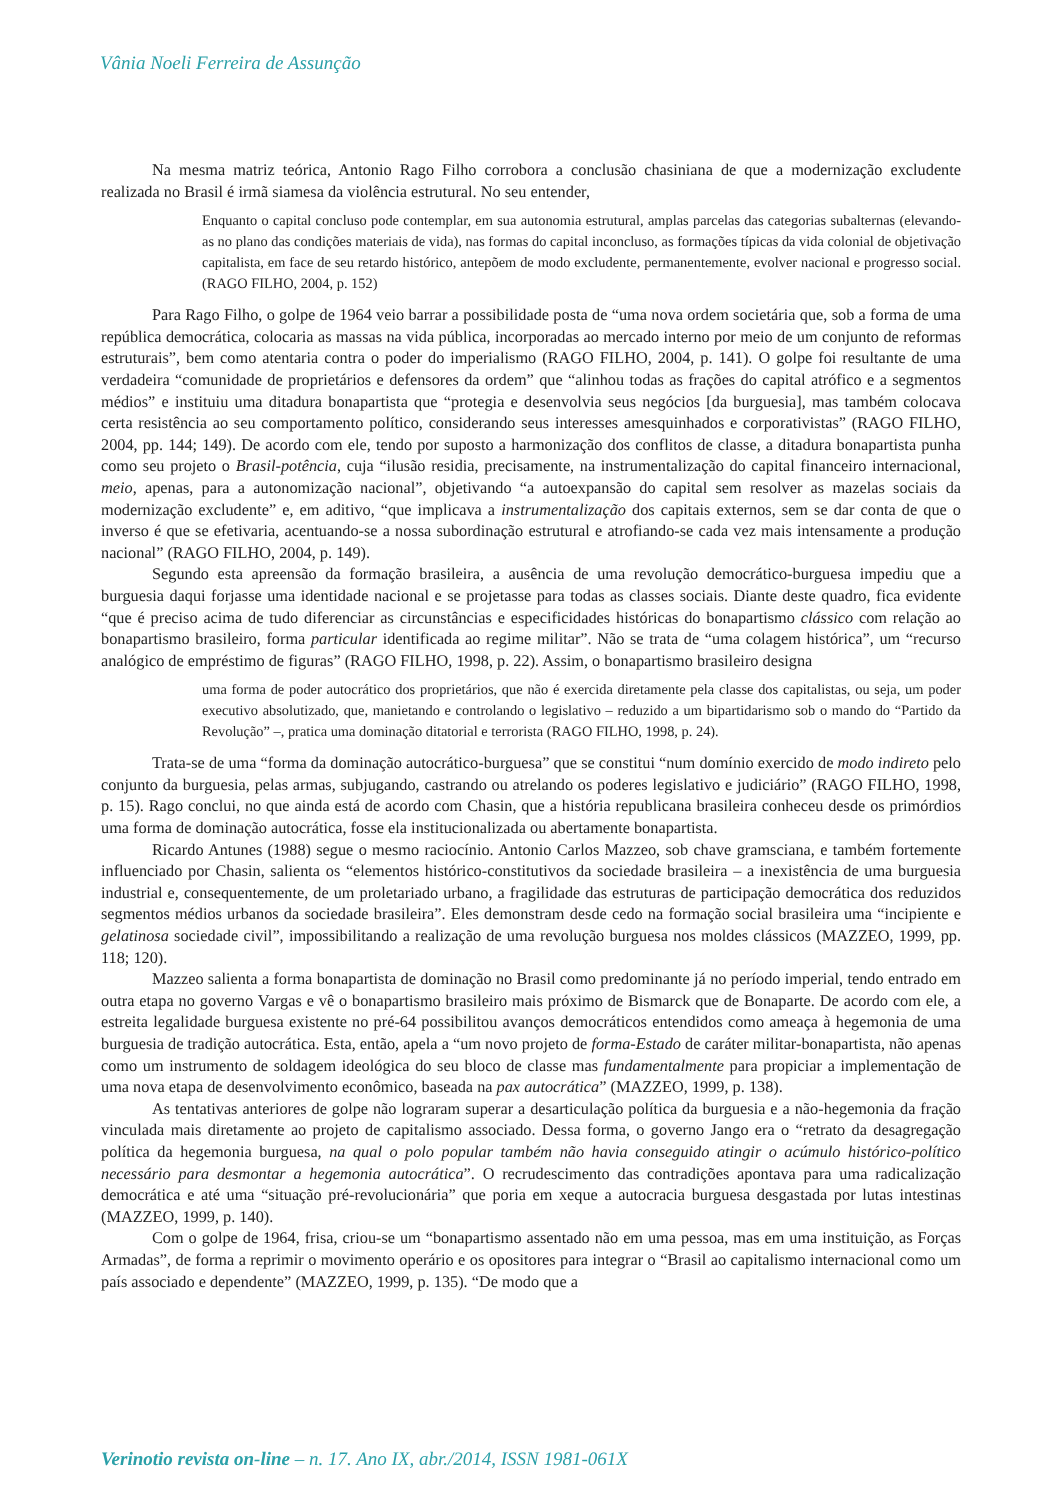Vânia Noeli Ferreira de Assunção
Na mesma matriz teórica, Antonio Rago Filho corrobora a conclusão chasiniana de que a modernização excludente realizada no Brasil é irmã siamesa da violência estrutural. No seu entender,
Enquanto o capital concluso pode contemplar, em sua autonomia estrutural, amplas parcelas das categorias subalternas (elevando-as no plano das condições materiais de vida), nas formas do capital inconcluso, as formações típicas da vida colonial de objetivação capitalista, em face de seu retardo histórico, antepõem de modo excludente, permanentemente, evolver nacional e progresso social. (RAGO FILHO, 2004, p. 152)
Para Rago Filho, o golpe de 1964 veio barrar a possibilidade posta de “uma nova ordem societária que, sob a forma de uma república democrática, colocaria as massas na vida pública, incorporadas ao mercado interno por meio de um conjunto de reformas estruturais”, bem como atentaria contra o poder do imperialismo (RAGO FILHO, 2004, p. 141). O golpe foi resultante de uma verdadeira “comunidade de proprietários e defensores da ordem” que “alinhou todas as frações do capital atrófico e a segmentos médios” e instituiu uma ditadura bonapartista que “protegia e desenvolvia seus negócios [da burguesia], mas também colocava certa resistência ao seu comportamento político, considerando seus interesses amesquinhados e corporativistas” (RAGO FILHO, 2004, pp. 144; 149). De acordo com ele, tendo por suposto a harmonização dos conflitos de classe, a ditadura bonapartista punha como seu projeto o Brasil-potência, cuja “ilusão residia, precisamente, na instrumentalização do capital financeiro internacional, meio, apenas, para a autonomização nacional”, objetivando “a autoexpansão do capital sem resolver as mazelas sociais da modernização excludente” e, em aditivo, “que implicava a instrumentalização dos capitais externos, sem se dar conta de que o inverso é que se efetivaria, acentuando-se a nossa subordinação estrutural e atrofiando-se cada vez mais intensamente a produção nacional” (RAGO FILHO, 2004, p. 149).
Segundo esta apreensão da formação brasileira, a ausência de uma revolução democrático-burguesa impediu que a burguesia daqui forjasse uma identidade nacional e se projetasse para todas as classes sociais. Diante deste quadro, fica evidente “que é preciso acima de tudo diferenciar as circunstâncias e especificidades históricas do bonapartismo clássico com relação ao bonapartismo brasileiro, forma particular identificada ao regime militar”. Não se trata de “uma colagem histórica”, um “recurso analógico de empréstimo de figuras” (RAGO FILHO, 1998, p. 22). Assim, o bonapartismo brasileiro designa
uma forma de poder autocrático dos proprietários, que não é exercida diretamente pela classe dos capitalistas, ou seja, um poder executivo absolutizado, que, manietando e controlando o legislativo – reduzido a um bipartidarismo sob o mando do “Partido da Revolução” –, pratica uma dominação ditatorial e terrorista (RAGO FILHO, 1998, p. 24).
Trata-se de uma “forma da dominação autocrático-burguesa” que se constitui “num domínio exercido de modo indireto pelo conjunto da burguesia, pelas armas, subjugando, castrando ou atrelando os poderes legislativo e judiciário” (RAGO FILHO, 1998, p. 15). Rago conclui, no que ainda está de acordo com Chasin, que a história republicana brasileira conheceu desde os primórdios uma forma de dominação autocrática, fosse ela institucionalizada ou abertamente bonapartista.
Ricardo Antunes (1988) segue o mesmo raciocínio. Antonio Carlos Mazzeo, sob chave gramsciana, e também fortemente influenciado por Chasin, salienta os “elementos histórico-constitutivos da sociedade brasileira – a inexistência de uma burguesia industrial e, consequentemente, de um proletariado urbano, a fragilidade das estruturas de participação democrática dos reduzidos segmentos médios urbanos da sociedade brasileira”. Eles demonstram desde cedo na formação social brasileira uma “incipiente e gelatinosa sociedade civil”, impossibilitando a realização de uma revolução burguesa nos moldes clássicos (MAZZEO, 1999, pp. 118; 120).
Mazzeo salienta a forma bonapartista de dominação no Brasil como predominante já no período imperial, tendo entrado em outra etapa no governo Vargas e vê o bonapartismo brasileiro mais próximo de Bismarck que de Bonaparte. De acordo com ele, a estreita legalidade burguesa existente no pré-64 possibilitou avanços democráticos entendidos como ameaça à hegemonia de uma burguesia de tradição autocrática. Esta, então, apela a “um novo projeto de forma-Estado de caráter militar-bonapartista, não apenas como um instrumento de soldagem ideológica do seu bloco de classe mas fundamentalmente para propiciar a implementação de uma nova etapa de desenvolvimento econômico, baseada na pax autocrática” (MAZZEO, 1999, p. 138).
As tentativas anteriores de golpe não lograram superar a desarticulação política da burguesia e a não-hegemonia da fração vinculada mais diretamente ao projeto de capitalismo associado. Dessa forma, o governo Jango era o “retrato da desagregação política da hegemonia burguesa, na qual o polo popular também não havia conseguido atingir o acúmulo histórico-político necessário para desmontar a hegemonia autocrática”. O recrudescimento das contradições apontava para uma radicalização democrática e até uma “situação pré-revolucionária” que poria em xeque a autocracia burguesa desgastada por lutas intestinas (MAZZEO, 1999, p. 140).
Com o golpe de 1964, frisa, criou-se um “bonapartismo assentado não em uma pessoa, mas em uma instituição, as Forças Armadas”, de forma a reprimir o movimento operário e os opositores para integrar o “Brasil ao capitalismo internacional como um país associado e dependente” (MAZZEO, 1999, p. 135). “De modo que a
Verinotio revista on-line – n. 17. Ano IX, abr./2014, ISSN 1981-061X